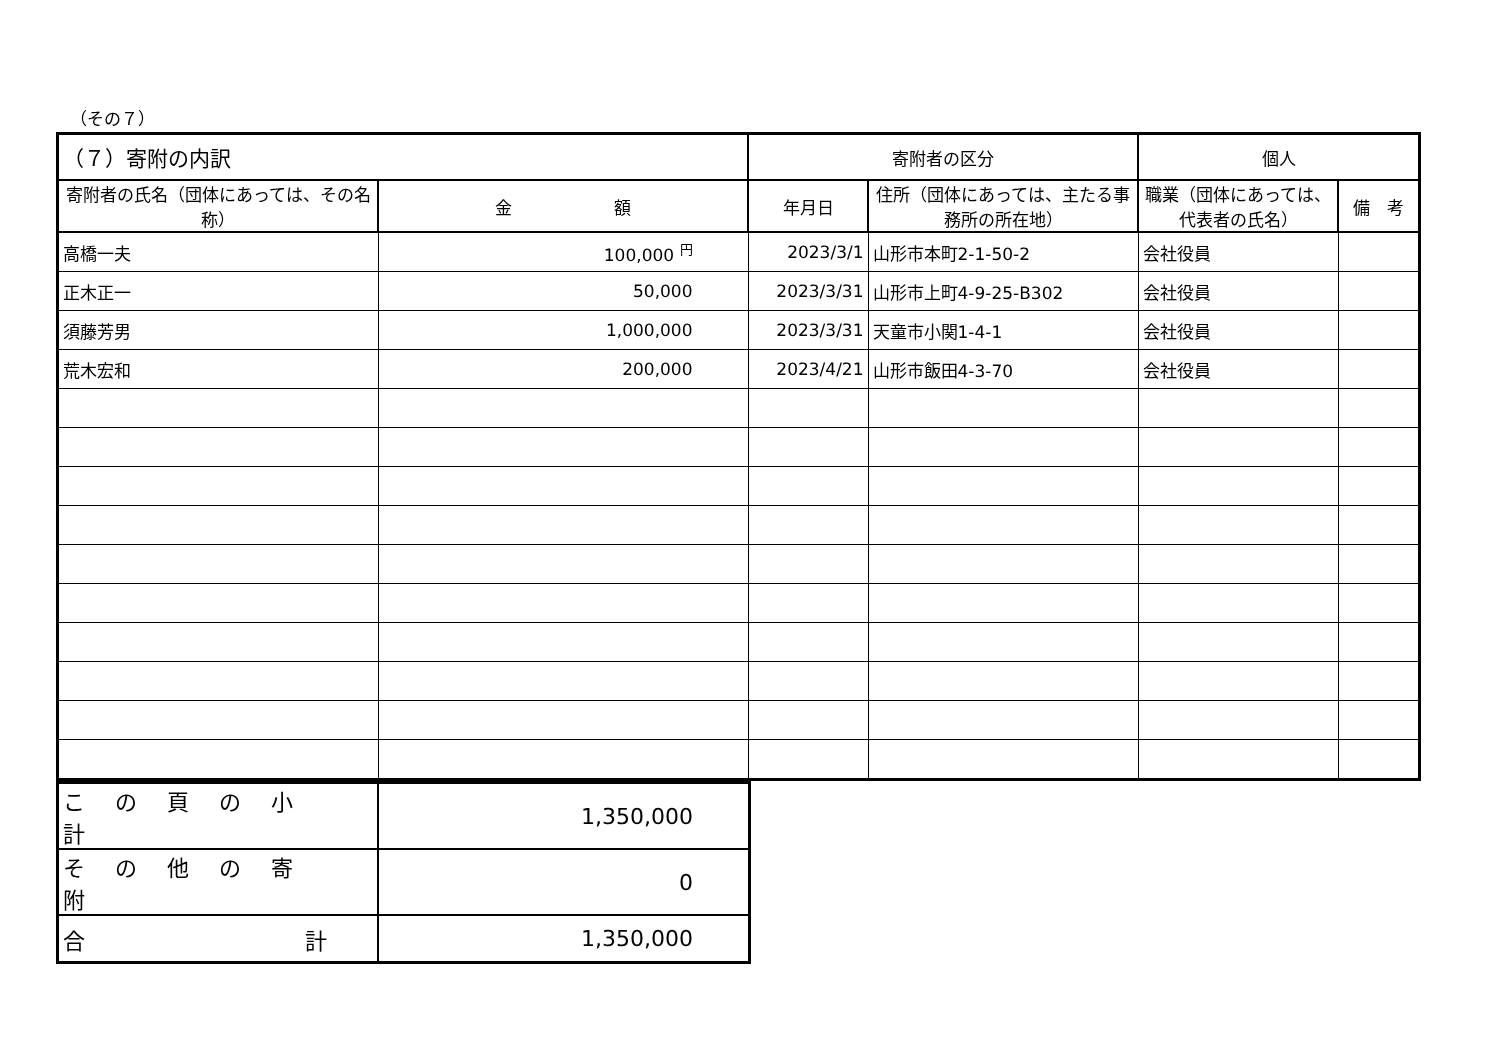（その７）
| （７）寄附の内訳 | | 寄附者の区分 | | 個人 | |
| --- | --- | --- | --- | --- | --- |
| 寄附者の氏名（団体にあっては、その名称） | 金 額 | 年月日 | 住所（団体にあっては、主たる事務所の所在地） | 職業（団体にあっては、代表者の氏名） | 備 考 |
| 高橋一夫 | 100,000 <sup>円</sup> | 2023/3/1 | 山形市本町2-1-50-2 | 会社役員 | |
| 正木正一 | 50,000 | 2023/3/31 | 山形市上町4-9-25-B302 | 会社役員 | |
| 須藤芳男 | 1,000,000 | 2023/3/31 | 天童市小関1-4-1 | 会社役員 | |
| 荒木宏和 | 200,000 | 2023/4/21 | 山形市飯田4-3-70 | 会社役員 | |
| この頁の小計 | 1,350,000 |
| その他の寄附 | 0 |
| 合 計 | 1,350,000 |